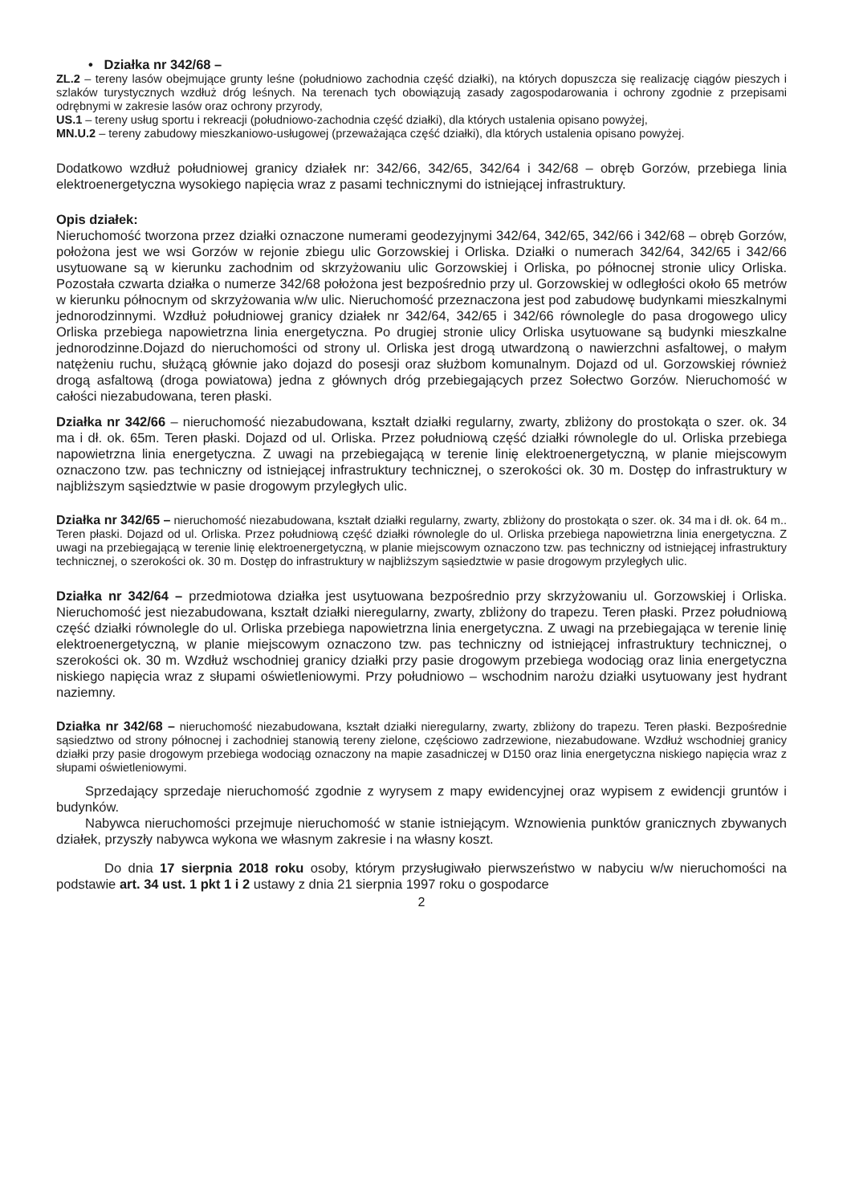• Działka nr 342/68 –
ZL.2 – tereny lasów obejmujące grunty leśne (południowo zachodnia część działki), na których dopuszcza się realizację ciągów pieszych i szlaków turystycznych wzdłuż dróg leśnych. Na terenach tych obowiązują zasady zagospodarowania i ochrony zgodnie z przepisami odrębnymi w zakresie lasów oraz ochrony przyrody,
US.1 – tereny usług sportu i rekreacji (południowo-zachodnia część działki), dla których ustalenia opisano powyżej,
MN.U.2 – tereny zabudowy mieszkaniowo-usługowej (przeważająca część działki), dla których ustalenia opisano powyżej.
Dodatkowo wzdłuż południowej granicy działek nr: 342/66, 342/65, 342/64 i 342/68 – obręb Gorzów, przebiega linia elektroenergetyczna wysokiego napięcia wraz z pasami technicznymi do istniejącej infrastruktury.
Opis działek:
Nieruchomość tworzona przez działki oznaczone numerami geodezyjnymi 342/64, 342/65, 342/66 i 342/68 – obręb Gorzów, położona jest we wsi Gorzów w rejonie zbiegu ulic Gorzowskiej i Orliska. Działki o numerach 342/64, 342/65 i 342/66 usytuowane są w kierunku zachodnim od skrzyżowaniu ulic Gorzowskiej i Orliska, po północnej stronie ulicy Orliska. Pozostała czwarta działka o numerze 342/68 położona jest bezpośrednio przy ul. Gorzowskiej w odległości około 65 metrów w kierunku północnym od skrzyżowania w/w ulic. Nieruchomość przeznaczona jest pod zabudowę budynkami mieszkalnymi jednorodzinnymi. Wzdłuż południowej granicy działek nr 342/64, 342/65 i 342/66 równolegle do pasa drogowego ulicy Orliska przebiega napowietrzna linia energetyczna. Po drugiej stronie ulicy Orliska usytuowane są budynki mieszkalne jednorodzinne.Dojazd do nieruchomości od strony ul. Orliska jest drogą utwardzoną o nawierzchni asfaltowej, o małym natężeniu ruchu, służącą głównie jako dojazd do posesji oraz służbom komunalnym. Dojazd od ul. Gorzowskiej również drogą asfaltową (droga powiatowa) jedna z głównych dróg przebiegających przez Sołectwo Gorzów. Nieruchomość w całości niezabudowana, teren płaski.
Działka nr 342/66 – nieruchomość niezabudowana, kształt działki regularny, zwarty, zbliżony do prostokąta o szer. ok. 34 ma i dł. ok. 65m. Teren płaski. Dojazd od ul. Orliska. Przez południową część działki równolegle do ul. Orliska przebiega napowietrzna linia energetyczna. Z uwagi na przebiegającą w terenie linię elektroenergetyczną, w planie miejscowym oznaczono tzw. pas techniczny od istniejącej infrastruktury technicznej, o szerokości ok. 30 m. Dostęp do infrastruktury w najbliższym sąsiedztwie w pasie drogowym przyległych ulic.
Działka nr 342/65 – nieruchomość niezabudowana, kształt działki regularny, zwarty, zbliżony do prostokąta o szer. ok. 34 ma i dł. ok. 64 m.. Teren płaski. Dojazd od ul. Orliska. Przez południową część działki równolegle do ul. Orliska przebiega napowietrzna linia energetyczna. Z uwagi na przebiegającą w terenie linię elektroenergetyczną, w planie miejscowym oznaczono tzw. pas techniczny od istniejącej infrastruktury technicznej, o szerokości ok. 30 m. Dostęp do infrastruktury w najbliższym sąsiedztwie w pasie drogowym przyległych ulic.
Działka nr 342/64 – przedmiotowa działka jest usytuowana bezpośrednio przy skrzyżowaniu ul. Gorzowskiej i Orliska. Nieruchomość jest niezabudowana, kształt działki nieregularny, zwarty, zbliżony do trapezu. Teren płaski. Przez południową część działki równolegle do ul. Orliska przebiega napowietrzna linia energetyczna. Z uwagi na przebiegająca w terenie linię elektroenergetyczną, w planie miejscowym oznaczono tzw. pas techniczny od istniejącej infrastruktury technicznej, o szerokości ok. 30 m. Wzdłuż wschodniej granicy działki przy pasie drogowym przebiega wodociąg oraz linia energetyczna niskiego napięcia wraz z słupami oświetleniowymi. Przy południowo – wschodnim narożu działki usytuowany jest hydrant naziemny.
Działka nr 342/68 – nieruchomość niezabudowana, kształt działki nieregularny, zwarty, zbliżony do trapezu. Teren płaski. Bezpośrednie sąsiedztwo od strony północnej i zachodniej stanowią tereny zielone, częściowo zadrzewione, niezabudowane. Wzdłuż wschodniej granicy działki przy pasie drogowym przebiega wodociąg oznaczony na mapie zasadniczej w D150 oraz linia energetyczna niskiego napięcia wraz z słupami oświetleniowymi.
Sprzedający sprzedaje nieruchomość zgodnie z wyrysem z mapy ewidencyjnej oraz wypisem z ewidencji gruntów i budynków.
Nabywca nieruchomości przejmuje nieruchomość w stanie istniejącym. Wznowienia punktów granicznych zbywanych działek, przyszły nabywca wykona we własnym zakresie i na własny koszt.
Do dnia 17 sierpnia 2018 roku osoby, którym przysługiwało pierwszeństwo w nabyciu w/w nieruchomości na podstawie art. 34 ust. 1 pkt 1 i 2 ustawy z dnia 21 sierpnia 1997 roku o gospodarce
2